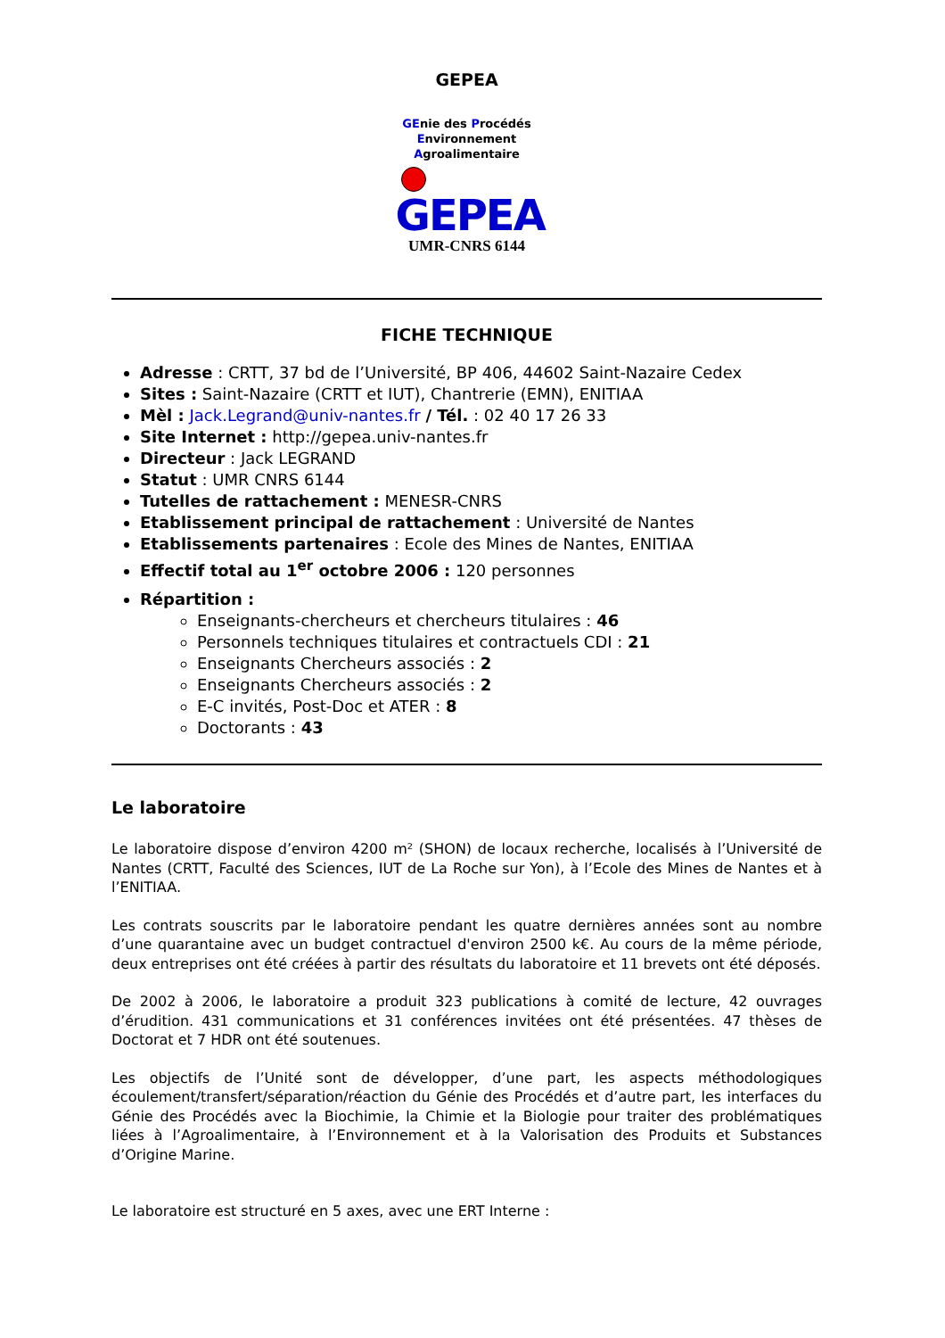GEPEA
GEnie des Procédés
Environnement
Agroalimentaire
GEPEA
UMR-CNRS 6144
FICHE TECHNIQUE
Adresse : CRTT, 37 bd de l’Université, BP 406, 44602 Saint-Nazaire Cedex
Sites : Saint-Nazaire (CRTT et IUT), Chantrerie (EMN), ENITIAA
Mèl : Jack.Legrand@univ-nantes.fr / Tél. : 02 40 17 26 33
Site Internet : http://gepea.univ-nantes.fr
Directeur : Jack LEGRAND
Statut : UMR CNRS 6144
Tutelles de rattachement : MENESR-CNRS
Etablissement principal de rattachement : Université de Nantes
Etablissements partenaires : Ecole des Mines de Nantes, ENITIAA
Effectif total au 1<sup>er</sup> octobre 2006 : 120 personnes
Répartition :
Enseignants-chercheurs et chercheurs titulaires : 46
Personnels techniques titulaires et contractuels CDI : 21
Enseignants Chercheurs associés : 2
Enseignants Chercheurs associés : 2
E-C invités, Post-Doc et ATER : 8
Doctorants : 43
Le laboratoire
Le laboratoire dispose d’environ 4200 m² (SHON) de locaux recherche, localisés à l’Université de Nantes (CRTT, Faculté des Sciences, IUT de La Roche sur Yon), à l’Ecole des Mines de Nantes et à l’ENITIAA.
Les contrats souscrits par le laboratoire pendant les quatre dernières années sont au nombre d’une quarantaine avec un budget contractuel d'environ 2500 k€. Au cours de la même période, deux entreprises ont été créées à partir des résultats du laboratoire et 11 brevets ont été déposés.
De 2002 à 2006, le laboratoire a produit 323 publications à comité de lecture, 42 ouvrages d’érudition. 431 communications et 31 conférences invitées ont été présentées. 47 thèses de Doctorat et 7 HDR ont été soutenues.
Les objectifs de l’Unité sont de développer, d’une part, les aspects méthodologiques écoulement/transfert/séparation/réaction du Génie des Procédés et d’autre part, les interfaces du Génie des Procédés avec la Biochimie, la Chimie et la Biologie pour traiter des problématiques liées à l’Agroalimentaire, à l’Environnement et à la Valorisation des Produits et Substances d’Origine Marine.
Le laboratoire est structuré en 5 axes, avec une ERT Interne :